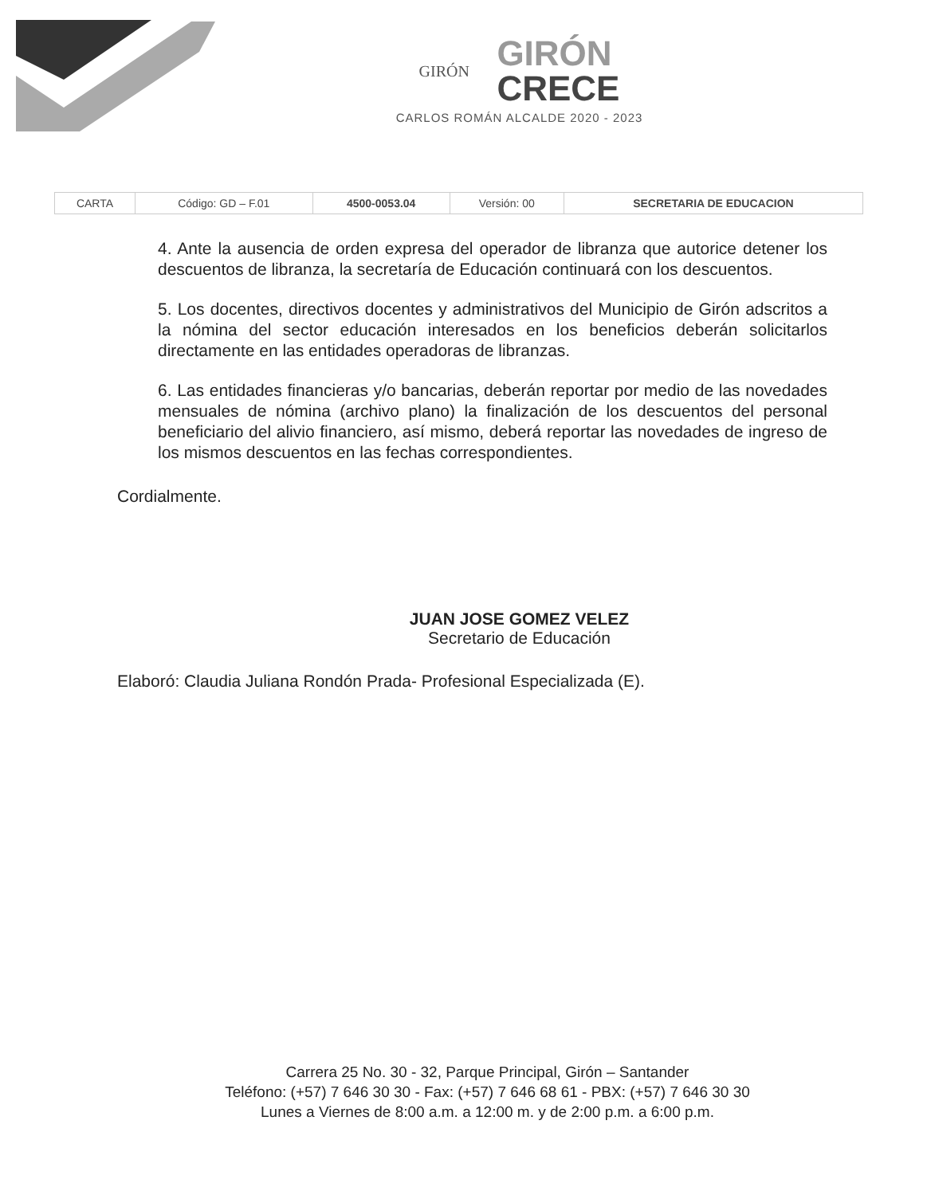GIRÓN
GIRÓN
CRECE
CARLOS ROMÁN ALCALDE 2020 - 2023
| CARTA | Código: GD – F.01 | 4500-0053.04 | Versión: 00 | SECRETARIA DE EDUCACION |
4. Ante la ausencia de orden expresa del operador de libranza que autorice detener los descuentos de libranza, la secretaría de Educación continuará con los descuentos.
5. Los docentes, directivos docentes y administrativos del Municipio de Girón adscritos a la nómina del sector educación interesados en los beneficios deberán solicitarlos directamente en las entidades operadoras de libranzas.
6. Las entidades financieras y/o bancarias, deberán reportar por medio de las novedades mensuales de nómina (archivo plano) la finalización de los descuentos del personal beneficiario del alivio financiero, así mismo, deberá reportar las novedades de ingreso de los mismos descuentos en las fechas correspondientes.
Cordialmente.
JUAN JOSE GOMEZ VELEZ
Secretario de Educación
Elaboró: Claudia Juliana Rondón Prada- Profesional Especializada (E).
Carrera 25 No. 30 - 32, Parque Principal, Girón – Santander
Teléfono: (+57) 7 646 30 30 - Fax: (+57) 7 646 68 61 - PBX: (+57) 7 646 30 30
Lunes a Viernes de 8:00 a.m. a 12:00 m. y de 2:00 p.m. a 6:00 p.m.